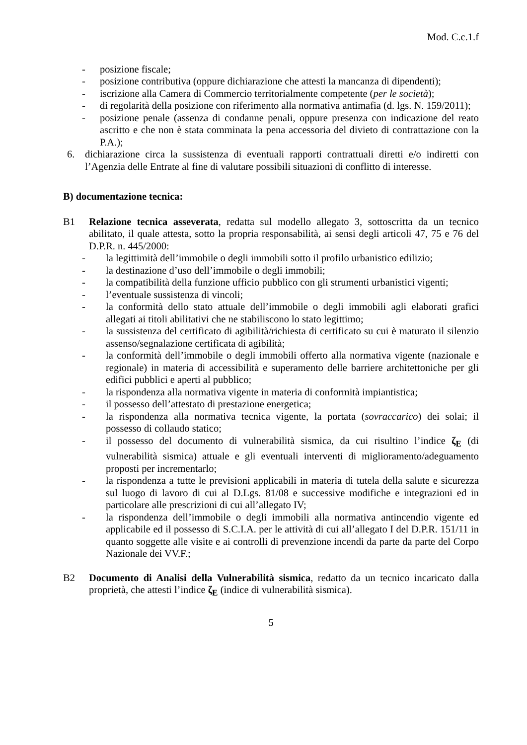Mod. C.c.1.f
- posizione fiscale;
- posizione contributiva (oppure dichiarazione che attesti la mancanza di dipendenti);
- iscrizione alla Camera di Commercio territorialmente competente (per le società);
- di regolarità della posizione con riferimento alla normativa antimafia (d. lgs. N. 159/2011);
- posizione penale (assenza di condanne penali, oppure presenza con indicazione del reato ascritto e che non è stata comminata la pena accessoria del divieto di contrattazione con la P.A.);
6. dichiarazione circa la sussistenza di eventuali rapporti contrattuali diretti e/o indiretti con l’Agenzia delle Entrate al fine di valutare possibili situazioni di conflitto di interesse.
B) documentazione tecnica:
B1 Relazione tecnica asseverata, redatta sul modello allegato 3, sottoscritta da un tecnico abilitato, il quale attesta, sotto la propria responsabilità, ai sensi degli articoli 47, 75 e 76 del D.P.R. n. 445/2000:
- la legittimità dell’immobile o degli immobili sotto il profilo urbanistico edilizio;
- la destinazione d’uso dell’immobile o degli immobili;
- la compatibilità della funzione ufficio pubblico con gli strumenti urbanistici vigenti;
- l’eventuale sussistenza di vincoli;
- la conformità dello stato attuale dell’immobile o degli immobili agli elaborati grafici allegati ai titoli abilitativi che ne stabiliscono lo stato legittimo;
- la sussistenza del certificato di agibilità/richiesta di certificato su cui è maturato il silenzio assenso/segnalazione certificata di agibilità;
- la conformità dell’immobile o degli immobili offerto alla normativa vigente (nazionale e regionale) in materia di accessibilità e superamento delle barriere architettoniche per gli edifici pubblici e aperti al pubblico;
- la rispondenza alla normativa vigente in materia di conformità impiantistica;
- il possesso dell’attestato di prestazione energetica;
- la rispondenza alla normativa tecnica vigente, la portata (sovraccarico) dei solai; il possesso di collaudo statico;
- il possesso del documento di vulnerabilità sismica, da cui risultino l’indice ζ<sub>E</sub> (di vulnerabilità sismica) attuale e gli eventuali interventi di miglioramento/adeguamento proposti per incrementarlo;
- la rispondenza a tutte le previsioni applicabili in materia di tutela della salute e sicurezza sul luogo di lavoro di cui al D.Lgs. 81/08 e successive modifiche e integrazioni ed in particolare alle prescrizioni di cui all’allegato IV;
- la rispondenza dell’immobile o degli immobili alla normativa antincendio vigente ed applicabile ed il possesso di S.C.I.A. per le attività di cui all’allegato I del D.P.R. 151/11 in quanto soggette alle visite e ai controlli di prevenzione incendi da parte da parte del Corpo Nazionale dei VV.F.;
B2 Documento di Analisi della Vulnerabilità sismica, redatto da un tecnico incaricato dalla proprietà, che attesti l’indice ζ<sub>E</sub> (indice di vulnerabilità sismica).
5